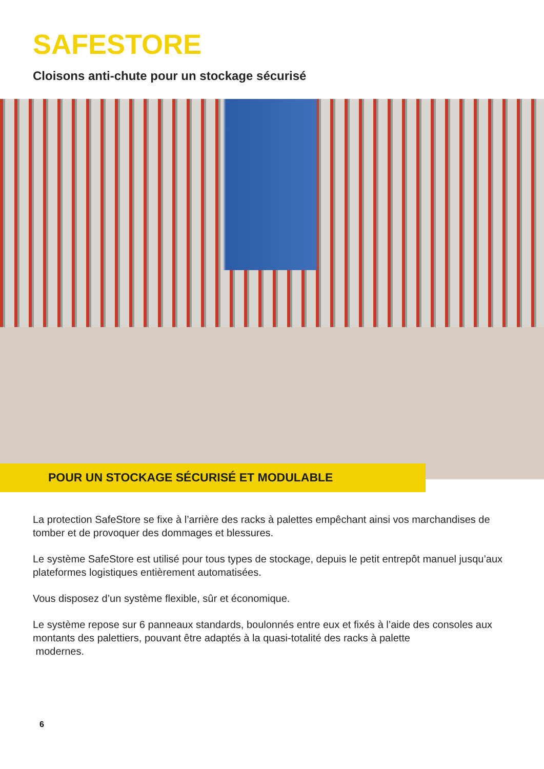SAFESTORE
Cloisons anti-chute pour un stockage sécurisé
POUR UN STOCKAGE SÉCURISÉ ET MODULABLE
La protection SafeStore se fixe à l’arrière des racks à palettes empêchant ainsi vos marchandises de tomber et de provoquer des dommages et blessures.
Le système SafeStore est utilisé pour tous types de stockage, depuis le petit entrepôt manuel jusqu’aux plateformes logistiques entièrement automatisées.
Vous disposez d’un système flexible, sûr et économique.
Le système repose sur 6 panneaux standards, boulonnés entre eux et fixés à l’aide des consoles aux montants des palettiers, pouvant être adaptés à la quasi-totalité des racks à palette
modernes.
6